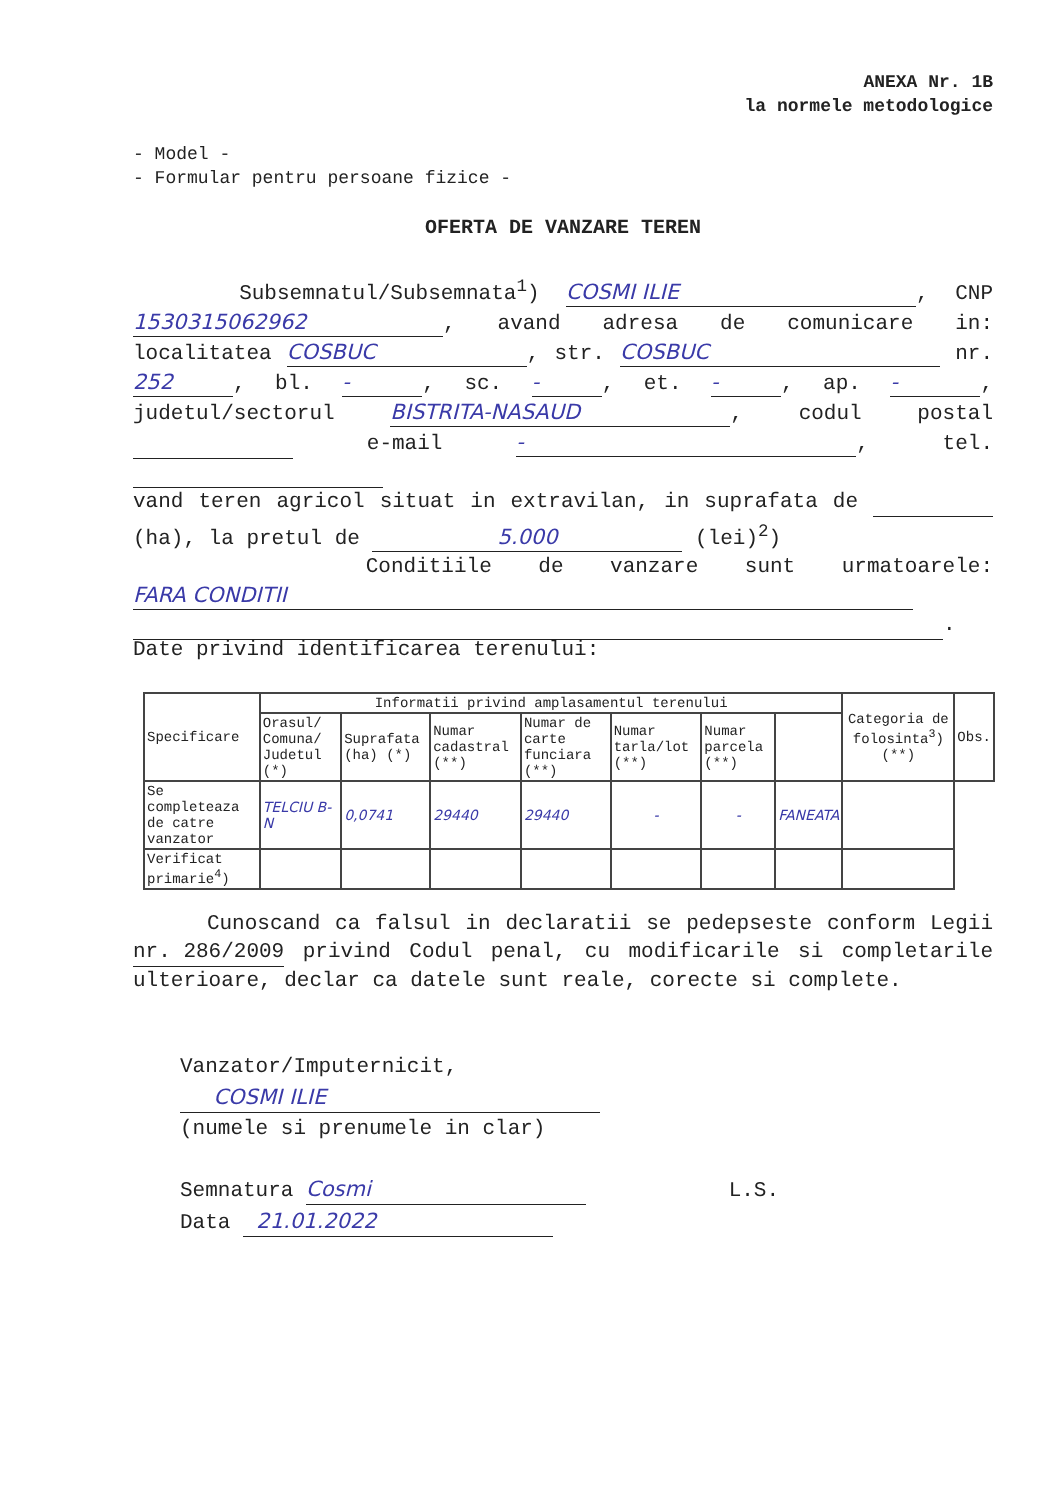ANEXA Nr. 1B
la normele metodologice
- Model -
- Formular pentru persoane fizice -
OFERTA DE VANZARE TEREN
Subsemnatul/Subsemnata<sup>1</sup>) COSMI ILIE, CNP 1530315062962, avand adresa de comunicare in: localitatea COSBUC, str. COSBUC nr. 252, bl. -, sc. -, et. -, ap. -, judetul/sectorul BISTRITA-NASAUD, codul postal e-mail -, tel.
vand teren agricol situat in extravilan, in suprafata de (ha), la pretul de 5.000 (lei)<sup>2</sup>)
Conditiile de vanzare sunt urmatoarele: FARA CONDITII .
Date privind identificarea terenului:
| Specificare | Informatii privind amplasamentul terenului | | | | | | | Categoria de folosinta<sup>3</sup>) (**) | Obs. |
| --- | --- | --- | --- | --- | --- | --- | --- | --- | --- |
| | Orasul/ Comuna/ Judetul (*) | Suprafata (ha) (*) | Numar cadastral (**) | Numar de carte funciara (**) | Numar tarla/lot (**) | Numar parcela (**) | | | |
| Se completeaza de catre vanzator | TELCIU B-N | 0,0741 | 29440 | 29440 | - | - | FANEATA | | |
| Verificat primarie<sup>4</sup>) | | | | | | | | | |
Cunoscand ca falsul in declaratii se pedepseste conform Legii nr. 286/2009 privind Codul penal, cu modificarile si completarile ulterioare, declar ca datele sunt reale, corecte si complete.
Vanzator/Imputernicit,
COSMI ILIE
(numele si prenumele in clar)
Semnatura Cosmi L.S.
Data 21.01.2022